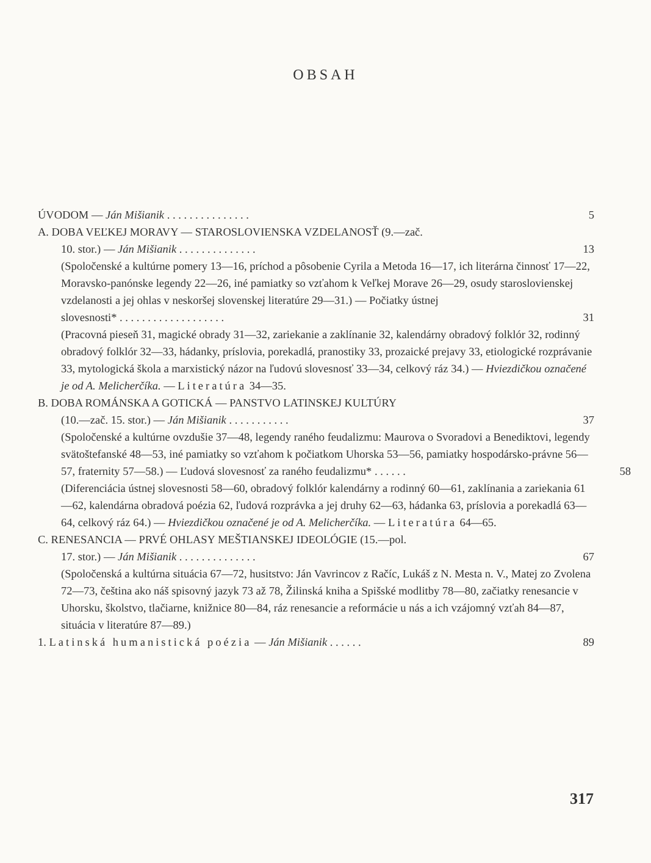OBSAH
ÚVODOM — Ján Mišianik . . . . . . . . . . . . . . .
5
A. DOBA VEĽKEJ MORAVY — STAROSLOVIENSKA VZDELANOSŤ (9.—zač.
10. stor.) — Ján Mišianik . . . . . . . . . . . . . .
13
(Spoločenské a kultúrne pomery 13—16, príchod a pôsobenie Cyrila a Metoda 16—17, ich literárna činnosť 17—22, Moravsko-panónske legendy 22—26, iné pamiatky so vzťahom k Veľkej Morave 26—29, osudy staroslovienskej vzdelanosti a jej ohlas v neskoršej slovenskej literatúre 29—31.) — Počiatky ústnej
slovesnosti* . . . . . . . . . . . . . . . . . . .
31
(Pracovná pieseň 31, magické obrady 31—32, zariekanie a zaklínanie 32, kalendárny obradový folklór 32, rodinný obradový folklór 32—33, hádanky, príslovia, porekadlá, pranostiky 33, prozaické prejavy 33, etiologické rozprávanie 33, mytologická škola a marxistický názor na ľudovú slovesnosť 33—34, celkový ráz 34.) — Hviezdičkou označené je od A. Melicherčíka. — Literatúra 34—35.
B. DOBA ROMÁNSKA A GOTICKÁ — PANSTVO LATINSKEJ KULTÚRY
(10.—zač. 15. stor.) — Ján Mišianik . . . . . . . . . . .
37
(Spoločenské a kultúrne ovzdušie 37—48, legendy raného feudalizmu: Maurova o Svoradovi a Benediktovi, legendy svätoštefanské 48—53, iné pamiatky so vzťahom k počiatkom Uhorska 53—56, pamiatky hospodársko-právne 56—57, fraternity 57—58.) — Ľudová slovesnosť za raného feudalizmu* . . . . . . 58
(Diferenciácia ústnej slovesnosti 58—60, obradový folklór kalendárny a rodinný 60—61, zaklínania a zariekania 61—62, kalendárna obradová poézia 62, ľudová rozprávka a jej druhy 62—63, hádanka 63, príslovia a porekadlá 63—64, celkový ráz 64.) — Hviezdičkou označené je od A. Melicherčíka. — Literatúra 64—65.
C. RENESANCIA — PRVÉ OHLASY MEŠTIANSKEJ IDEOLÓGIE (15.—pol.
17. stor.) — Ján Mišianik . . . . . . . . . . . . . .
67
(Spoločenská a kultúrna situácia 67—72, husitstvo: Ján Vavrincov z Račíc, Lukáš z N. Mesta n. V., Matej zo Zvolena 72—73, čeština ako náš spisovný jazyk 73 až 78, Žilinská kniha a Spišské modlitby 78—80, začiatky renesancie v Uhorsku, školstvo, tlačiarne, knižnice 80—84, ráz renesancie a reformácie u nás a ich vzájomný vzťah 84—87, situácia v literatúre 87—89.)
1. Latinská humanistická poézia — Ján Mišianik . . . . . .
89
317